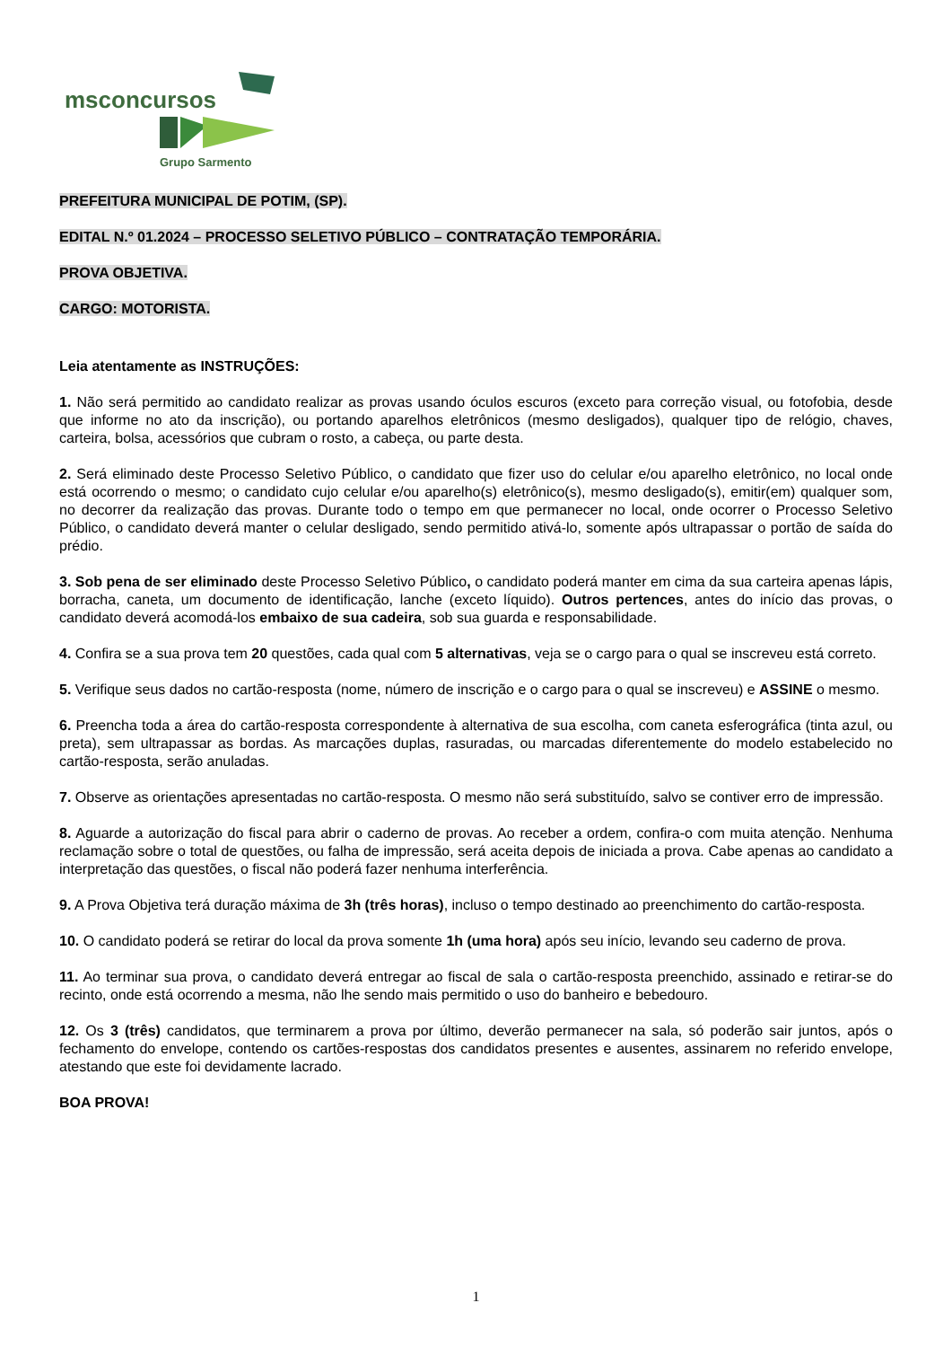msconcursos
Grupo Sarmento
PREFEITURA MUNICIPAL DE POTIM, (SP).
EDITAL N.º 01.2024 – PROCESSO SELETIVO PÚBLICO – CONTRATAÇÃO TEMPORÁRIA.
PROVA OBJETIVA.
CARGO: MOTORISTA.
Leia atentamente as INSTRUÇÕES:
1. Não será permitido ao candidato realizar as provas usando óculos escuros (exceto para correção visual, ou fotofobia, desde que informe no ato da inscrição), ou portando aparelhos eletrônicos (mesmo desligados), qualquer tipo de relógio, chaves, carteira, bolsa, acessórios que cubram o rosto, a cabeça, ou parte desta.
2. Será eliminado deste Processo Seletivo Público, o candidato que fizer uso do celular e/ou aparelho eletrônico, no local onde está ocorrendo o mesmo; o candidato cujo celular e/ou aparelho(s) eletrônico(s), mesmo desligado(s), emitir(em) qualquer som, no decorrer da realização das provas. Durante todo o tempo em que permanecer no local, onde ocorrer o Processo Seletivo Público, o candidato deverá manter o celular desligado, sendo permitido ativá-lo, somente após ultrapassar o portão de saída do prédio.
3. Sob pena de ser eliminado deste Processo Seletivo Público, o candidato poderá manter em cima da sua carteira apenas lápis, borracha, caneta, um documento de identificação, lanche (exceto líquido). Outros pertences, antes do início das provas, o candidato deverá acomodá-los embaixo de sua cadeira, sob sua guarda e responsabilidade.
4. Confira se a sua prova tem 20 questões, cada qual com 5 alternativas, veja se o cargo para o qual se inscreveu está correto.
5. Verifique seus dados no cartão-resposta (nome, número de inscrição e o cargo para o qual se inscreveu) e ASSINE o mesmo.
6. Preencha toda a área do cartão-resposta correspondente à alternativa de sua escolha, com caneta esferográfica (tinta azul, ou preta), sem ultrapassar as bordas. As marcações duplas, rasuradas, ou marcadas diferentemente do modelo estabelecido no cartão-resposta, serão anuladas.
7. Observe as orientações apresentadas no cartão-resposta. O mesmo não será substituído, salvo se contiver erro de impressão.
8. Aguarde a autorização do fiscal para abrir o caderno de provas. Ao receber a ordem, confira-o com muita atenção. Nenhuma reclamação sobre o total de questões, ou falha de impressão, será aceita depois de iniciada a prova. Cabe apenas ao candidato a interpretação das questões, o fiscal não poderá fazer nenhuma interferência.
9. A Prova Objetiva terá duração máxima de 3h (três horas), incluso o tempo destinado ao preenchimento do cartão-resposta.
10. O candidato poderá se retirar do local da prova somente 1h (uma hora) após seu início, levando seu caderno de prova.
11. Ao terminar sua prova, o candidato deverá entregar ao fiscal de sala o cartão-resposta preenchido, assinado e retirar-se do recinto, onde está ocorrendo a mesma, não lhe sendo mais permitido o uso do banheiro e bebedouro.
12. Os 3 (três) candidatos, que terminarem a prova por último, deverão permanecer na sala, só poderão sair juntos, após o fechamento do envelope, contendo os cartões-respostas dos candidatos presentes e ausentes, assinarem no referido envelope, atestando que este foi devidamente lacrado.
BOA PROVA!
1